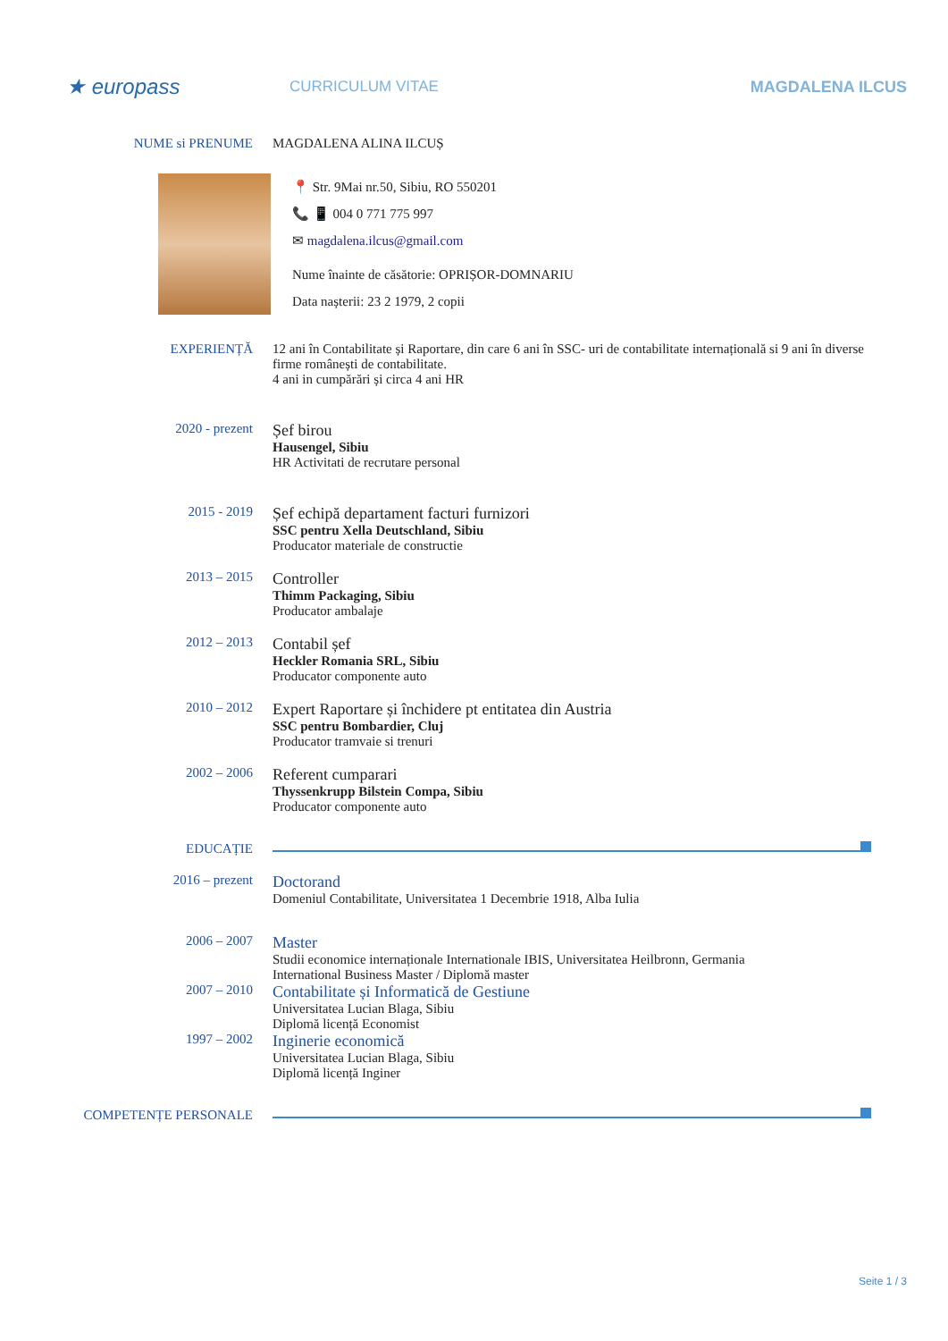★ europass
CURRICULUM VITAE MAGDALENA ILCUS
NUME si PRENUME MAGDALENA ALINA ILCUȘ
📍 Str. 9Mai nr.50, Sibiu, RO 550201
📞 📱 004 0 771 775 997
✉ magdalena.ilcus@gmail.com
Nume înainte de căsătorie: OPRIȘOR-DOMNARIU
Data nașterii: 23 2 1979, 2 copii
EXPERIENȚĂ 12 ani în Contabilitate și Raportare, din care 6 ani în SSC- uri de contabilitate internațională si 9 ani în diverse firme românești de contabilitate.
4 ani in cumpărări și circa 4 ani HR
2020 - prezent
Șef birou
Hausengel, Sibiu
HR Activitati de recrutare personal
2015 - 2019
Șef echipă departament facturi furnizori
SSC pentru Xella Deutschland, Sibiu
Producator materiale de constructie
2013 – 2015
Controller
Thimm Packaging, Sibiu
Producator ambalaje
2012 – 2013
Contabil șef
Heckler Romania SRL, Sibiu
Producator componente auto
2010 – 2012
Expert Raportare și închidere pt entitatea din Austria
SSC pentru Bombardier, Cluj
Producator tramvaie si trenuri
2002 – 2006
Referent cumparari
Thyssenkrupp Bilstein Compa, Sibiu
Producator componente auto
EDUCAȚIE
2016 – prezent
Doctorand
Domeniul Contabilitate, Universitatea 1 Decembrie 1918, Alba Iulia
2006 – 2007
Master
Studii economice internaționale Internationale IBIS, Universitatea Heilbronn, Germania
International Business Master / Diplomă master
2007 – 2010
Contabilitate și Informatică de Gestiune
Universitatea Lucian Blaga, Sibiu
Diplomă licență Economist
1997 – 2002
Inginerie economică
Universitatea Lucian Blaga, Sibiu
Diplomă licență Inginer
COMPETENȚE PERSONALE
Seite 1 / 3